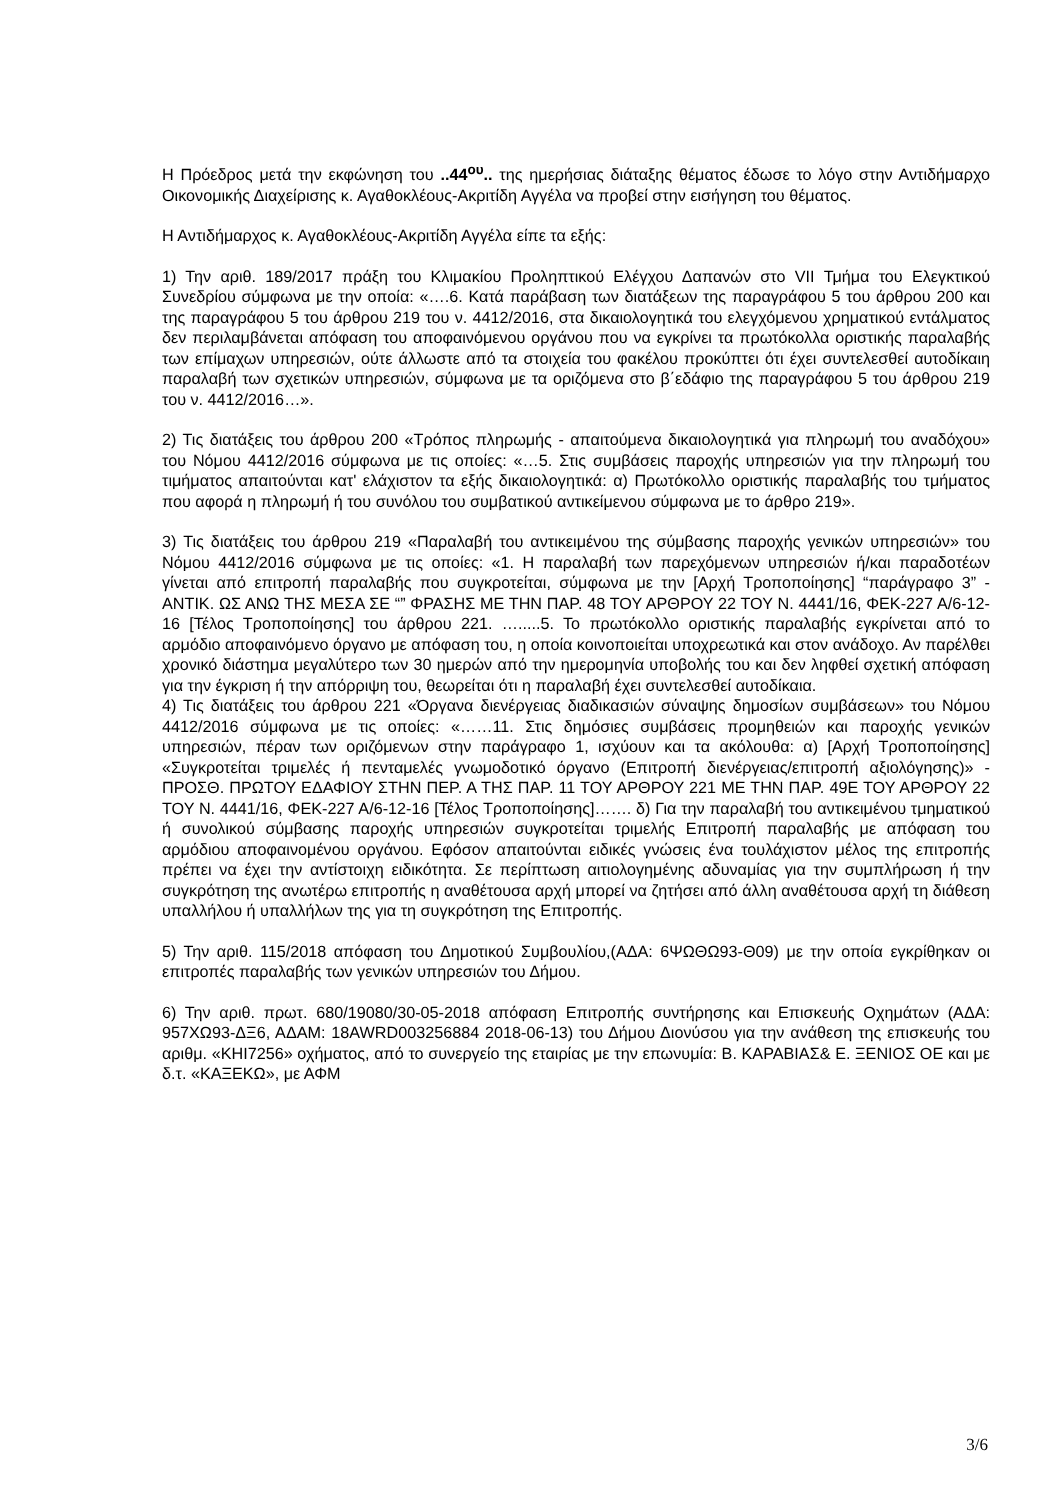Η Πρόεδρος μετά την εκφώνηση του ..44<sup>ου</sup>.. της ημερήσιας διάταξης θέματος έδωσε το λόγο στην Αντιδήμαρχο Οικονομικής Διαχείρισης κ. Αγαθοκλέους-Ακριτίδη Αγγέλα να προβεί στην εισήγηση του θέματος.
Η Αντιδήμαρχος κ. Αγαθοκλέους-Ακριτίδη Αγγέλα είπε τα εξής:
1) Την αριθ. 189/2017 πράξη του Κλιμακίου Προληπτικού Ελέγχου Δαπανών στο VII Τμήμα του Ελεγκτικού Συνεδρίου σύμφωνα με την οποία: «….6. Κατά παράβαση των διατάξεων της παραγράφου 5 του άρθρου 200 και της παραγράφου 5 του άρθρου 219 του ν. 4412/2016, στα δικαιολογητικά του ελεγχόμενου χρηματικού εντάλματος δεν περιλαμβάνεται απόφαση του αποφαινόμενου οργάνου που να εγκρίνει τα πρωτόκολλα οριστικής παραλαβής των επίμαχων υπηρεσιών, ούτε άλλωστε από τα στοιχεία του φακέλου προκύπτει ότι έχει συντελεσθεί αυτοδίκαιη παραλαβή των σχετικών υπηρεσιών, σύμφωνα με τα οριζόμενα στο β΄εδάφιο της παραγράφου 5 του άρθρου 219 του ν. 4412/2016…».
2) Τις διατάξεις του άρθρου 200 «Τρόπος πληρωμής - απαιτούμενα δικαιολογητικά για πληρωμή του αναδόχου» του Νόμου 4412/2016 σύμφωνα με τις οποίες: «…5. Στις συμβάσεις παροχής υπηρεσιών για την πληρωμή του τιμήματος απαιτούνται κατ' ελάχιστον τα εξής δικαιολογητικά: α) Πρωτόκολλο οριστικής παραλαβής του τμήματος που αφορά η πληρωμή ή του συνόλου του συμβατικού αντικείμενου σύμφωνα με το άρθρο 219».
3) Τις διατάξεις του άρθρου 219 «Παραλαβή του αντικειμένου της σύμβασης παροχής γενικών υπηρεσιών» του Νόμου 4412/2016 σύμφωνα με τις οποίες: «1. Η παραλαβή των παρεχόμενων υπηρεσιών ή/και παραδοτέων γίνεται από επιτροπή παραλαβής που συγκροτείται, σύμφωνα με την [Αρχή Τροποποίησης] “παράγραφο 3” - ΑΝΤΙΚ. ΩΣ ΑΝΩ ΤΗΣ ΜΕΣΑ ΣΕ “” ΦΡΑΣΗΣ ΜΕ ΤΗΝ ΠΑΡ. 48 ΤΟΥ ΑΡΘΡΟΥ 22 ΤΟΥ Ν. 4441/16, ΦΕΚ-227 Α/6-12-16 [Τέλος Τροποποίησης] του άρθρου 221. ….....5. Το πρωτόκολλο οριστικής παραλαβής εγκρίνεται από το αρμόδιο αποφαινόμενο όργανο με απόφαση του, η οποία κοινοποιείται υποχρεωτικά και στον ανάδοχο. Αν παρέλθει χρονικό διάστημα μεγαλύτερο των 30 ημερών από την ημερομηνία υποβολής του και δεν ληφθεί σχετική απόφαση για την έγκριση ή την απόρριψη του, θεωρείται ότι η παραλαβή έχει συντελεσθεί αυτοδίκαια.
4) Τις διατάξεις του άρθρου 221 «Όργανα διενέργειας διαδικασιών σύναψης δημοσίων συμβάσεων» του Νόμου 4412/2016 σύμφωνα με τις οποίες: «……11. Στις δημόσιες συμβάσεις προμηθειών και παροχής γενικών υπηρεσιών, πέραν των οριζόμενων στην παράγραφο 1, ισχύουν και τα ακόλουθα: α) [Αρχή Τροποποίησης] «Συγκροτείται τριμελές ή πενταμελές γνωμοδοτικό όργανο (Επιτροπή διενέργειας/επιτροπή αξιολόγησης)» - ΠΡΟΣΘ. ΠΡΩΤΟΥ ΕΔΑΦΙΟΥ ΣΤΗΝ ΠΕΡ. Α ΤΗΣ ΠΑΡ. 11 ΤΟΥ ΑΡΘΡΟΥ 221 ΜΕ ΤΗΝ ΠΑΡ. 49Ε ΤΟΥ ΑΡΘΡΟΥ 22 ΤΟΥ Ν. 4441/16, ΦΕΚ-227 Α/6-12-16 [Τέλος Τροποποίησης]……. δ) Για την παραλαβή του αντικειμένου τμηματικού ή συνολικού σύμβασης παροχής υπηρεσιών συγκροτείται τριμελής Επιτροπή παραλαβής με απόφαση του αρμόδιου αποφαινομένου οργάνου. Εφόσον απαιτούνται ειδικές γνώσεις ένα τουλάχιστον μέλος της επιτροπής πρέπει να έχει την αντίστοιχη ειδικότητα. Σε περίπτωση αιτιολογημένης αδυναμίας για την συμπλήρωση ή την συγκρότηση της ανωτέρω επιτροπής η αναθέτουσα αρχή μπορεί να ζητήσει από άλλη αναθέτουσα αρχή τη διάθεση υπαλλήλου ή υπαλλήλων της για τη συγκρότηση της Επιτροπής.
5) Την αριθ. 115/2018 απόφαση του Δημοτικού Συμβουλίου,(ΑΔΑ: 6ΨΩΘΩ93-Θ09) με την οποία εγκρίθηκαν οι επιτροπές παραλαβής των γενικών υπηρεσιών του Δήμου.
6) Την αριθ. πρωτ. 680/19080/30-05-2018 απόφαση Επιτροπής συντήρησης και Επισκευής Οχημάτων (ΑΔΑ: 957ΧΩ93-ΔΞ6, ΑΔΑΜ: 18AWRD003256884 2018-06-13) του Δήμου Διονύσου για την ανάθεση της επισκευής του αριθμ. «ΚΗΙ7256» οχήματος, από το συνεργείο της εταιρίας με την επωνυμία: Β. ΚΑΡΑΒΙΑΣ& Ε. ΞΕΝΙΟΣ ΟΕ και με δ.τ. «ΚΑΞΕΚΩ», με ΑΦΜ
3/6